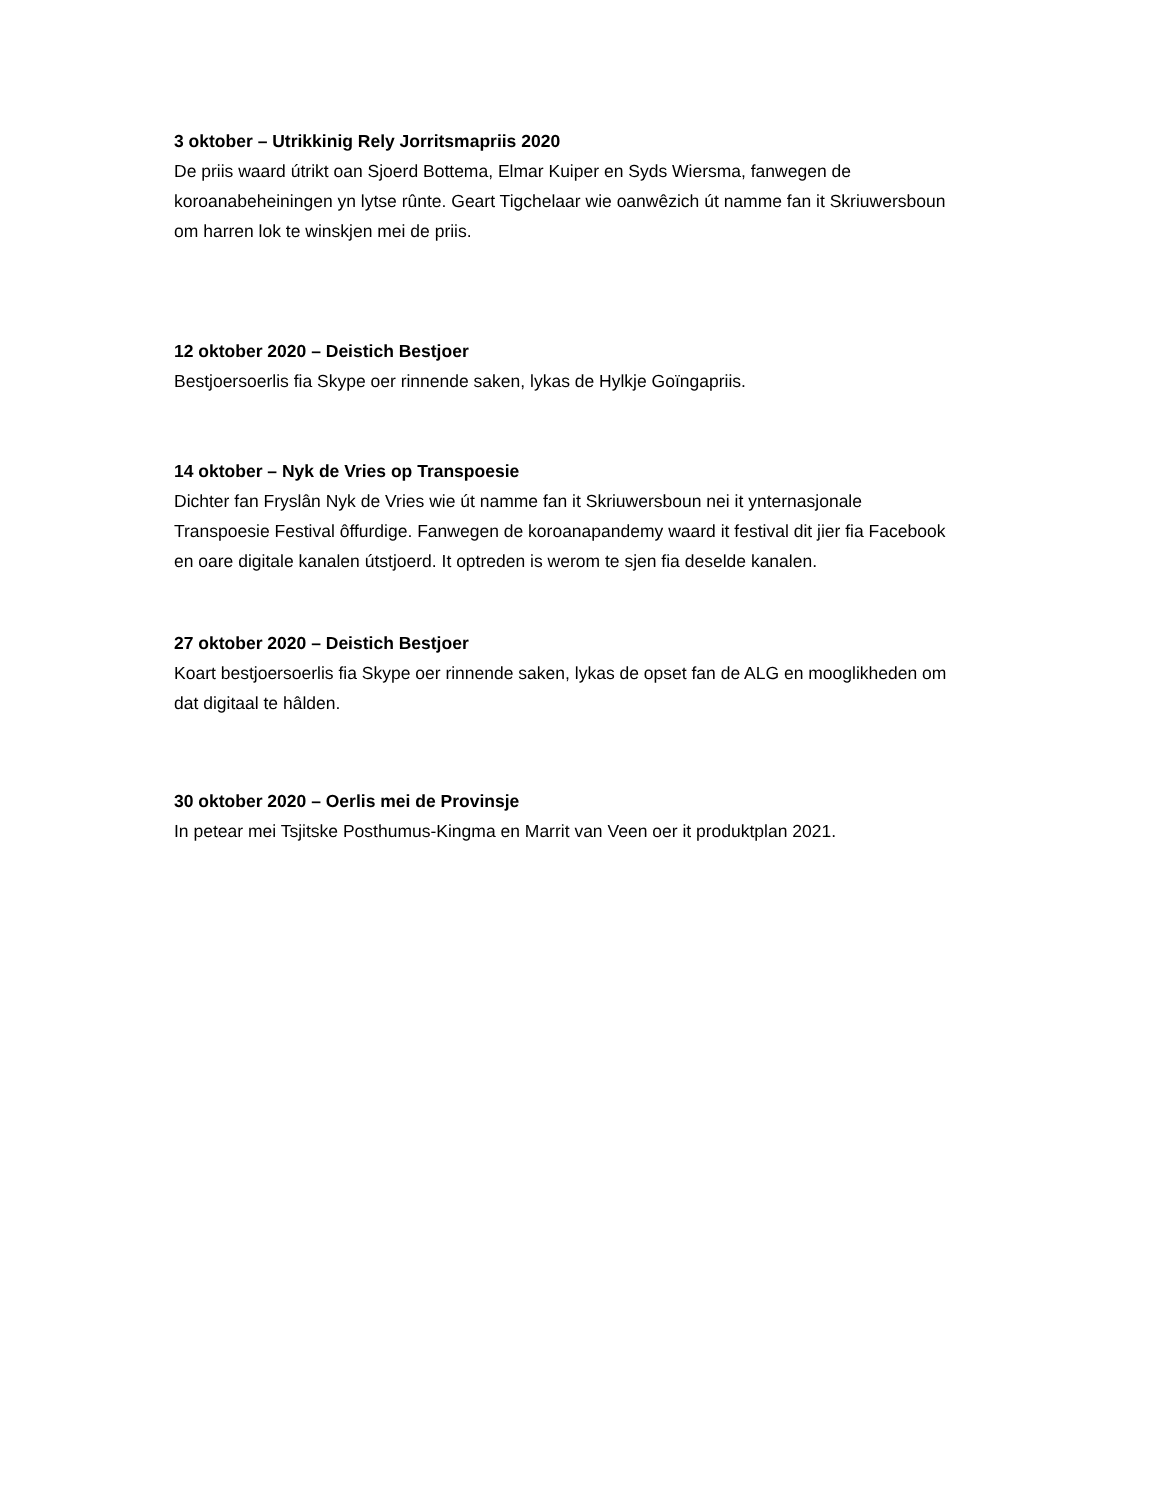3 oktober – Utrikkinig Rely Jorritsmapriis 2020
De priis waard útrikt oan Sjoerd Bottema, Elmar Kuiper en Syds Wiersma, fanwegen de koroanabeheiningen yn lytse rûnte. Geart Tigchelaar wie oanwêzich út namme fan it Skriuwersboun om harren lok te winskjen mei de priis.
12 oktober 2020 – Deistich Bestjoer
Bestjoersoerlis fia Skype oer rinnende saken, lykas de Hylkje Goïngapriis.
14 oktober – Nyk de Vries op Transpoesie
Dichter fan Fryslân Nyk de Vries wie út namme fan it Skriuwersboun nei it ynternasjonale Transpoesie Festival ôffurdige. Fanwegen de koroanapandemy waard it festival dit jier fia Facebook en oare digitale kanalen útstjoerd. It optreden is werom te sjen fia deselde kanalen.
27 oktober 2020 – Deistich Bestjoer
Koart bestjoersoerlis fia Skype oer rinnende saken, lykas de opset fan de ALG en mooglikheden om dat digitaal te hâlden.
30 oktober 2020 – Oerlis mei de Provinsje
In petear mei Tsjitske Posthumus-Kingma en Marrit van Veen oer it produktplan 2021.